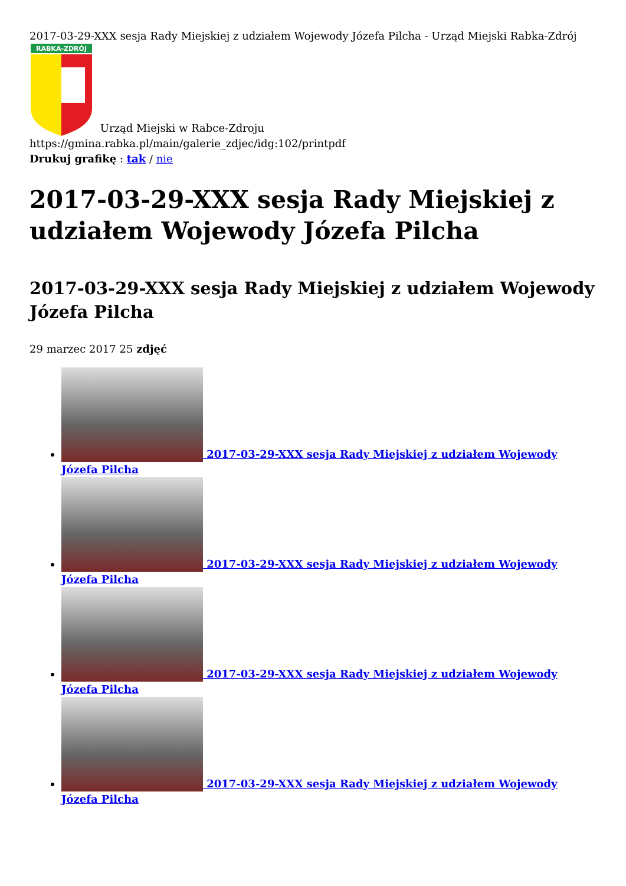2017-03-29-XXX sesja Rady Miejskiej z udziałem Wojewody Józefa Pilcha - Urząd Miejski Rabka-Zdrój
RABKA-ZDRÓJ
Urząd Miejski w Rabce-Zdroju
https://gmina.rabka.pl/main/galerie_zdjec/idg:102/printpdf
Drukuj grafikę : tak / nie
2017-03-29-XXX sesja Rady Miejskiej z udziałem Wojewody Józefa Pilcha
2017-03-29-XXX sesja Rady Miejskiej z udziałem Wojewody Józefa Pilcha
29 marzec 2017 25 zdjęć
2017-03-29-XXX sesja Rady Miejskiej z udziałem Wojewody Józefa Pilcha
2017-03-29-XXX sesja Rady Miejskiej z udziałem Wojewody Józefa Pilcha
2017-03-29-XXX sesja Rady Miejskiej z udziałem Wojewody Józefa Pilcha
2017-03-29-XXX sesja Rady Miejskiej z udziałem Wojewody Józefa Pilcha